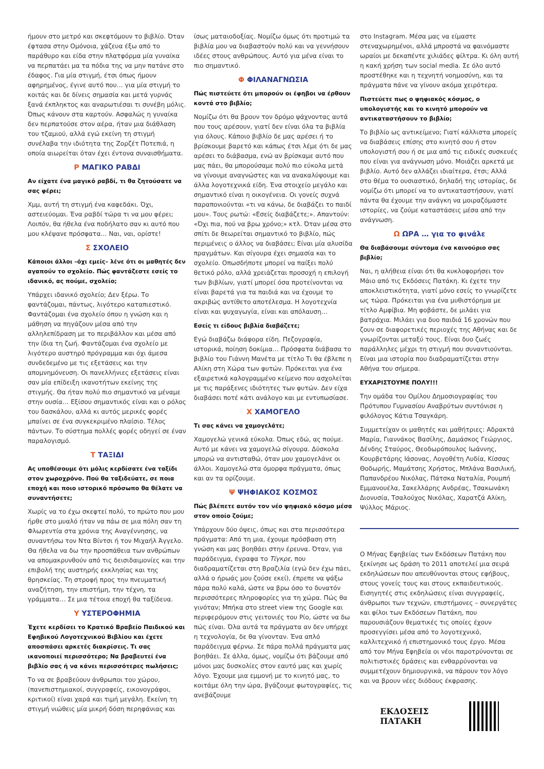ήμουν στο μετρό και σκεφτόμουν το βιβλίο. Όταν έφτασα στην Ομόνοια, χάζευα έξω από το παράθυρο και είδα στην πλατφόρμα μία γυναίκα να περπατάει μα τα πόδια της να μην πατάνε στο έδαφος. Για μία στιγμή, έτσι όπως ήμουν αφηρημένος, έγινε αυτό που… για μία στιγμή το κοιτάς και δε δίνεις σημασία και μετά γυρνάς ξανά έκπληκτος και αναρωτιέσαι τι συνέβη μόλις. Όπως κάνουν στα καρτούν. Ασφαλώς η γυναίκα δεν περπατούσε στον αέρα, ήταν μια διάθλαση του τζαμιού, αλλά εγώ εκείνη τη στιγμή συνέλαβα την ιδιότητα της Ζορζέτ Ποτεπιά, η οποία αιωρείται όταν έχει έντονα συναισθήματα.
Ρ ΜΑΓΙΚΟ ΡΑΒΔΙ
Αν είχατε ένα μαγικό ραβδί, τι θα ζητούσατε να σας φέρει;
Χμμ, αυτή τη στιγμή ένα καφεδάκι. Όχι, αστειεύομαι. Ένα ραβδί τώρα τι να μου φέρει; Λοιπόν, θα ήθελα ένα ποδήλατο σαν κι αυτό που μου κλέψανε πρόσφατα… Ναι, ναι, ορίστε!
Σ ΣΧΟΛΕΙΟ
Κάποιοι άλλοι –όχι εμείς– λένε ότι οι μαθητές δεν αγαπούν το σχολείο. Πώς φαντάζεστε εσείς το ιδανικό, ας πούμε, σχολείο;
Υπάρχει ιδανικό σχολείο; Δεν ξέρω. Το φαντάζομαι, πάντως, λιγότερο καταπιεστικό. Φαντάζομαι ένα σχολείο όπου η γνώση και η μάθηση να πηγάζουν μέσα από την αλληλεπίδραση με το περιβάλλον και μέσα από την ίδια τη ζωή. Φαντάζομαι ένα σχολείο με λιγότερο αυστηρό πρόγραμμα και όχι άμεσα συνδεδεμένο με τις εξετάσεις και την απομνημόνευση. Οι πανελλήνιες εξετάσεις είναι σαν μία επίδειξη ικανοτήτων εκείνης της στιγμής. Θα ήταν πολύ πιο σημαντικό να μέναμε στην ουσία… Εξίσου σημαντικός είναι και ο ρόλος του δασκάλου, αλλά κι αυτός μερικές φορές μπαίνει σε ένα συγκεκριμένο πλαίσιο. Τέλος πάντων. Το σύστημα πολλές φορές οδηγεί σε έναν παραλογισμό.
Τ ΤΑΞΙΔΙ
Ας υποθέσουμε ότι μόλις κερδίσατε ένα ταξίδι στον χωροχρόνο. Πού θα ταξιδεύατε, σε ποια εποχή και ποιο ιστορικό πρόσωπο θα θέλατε να συναντήσετε;
Χωρίς να το έχω σκεφτεί πολύ, το πρώτο που μου ήρθε στο μυαλό ήταν να πάω σε μια πόλη σαν τη Φλωρεντία στα χρόνια της Αναγέννησης, να συναντήσω τον Ντα Βίντσι ή τον Μιχαήλ Άγγελο. Θα ήθελα να δω την προσπάθεια των ανθρώπων να απομακρυνθούν από τις δεισιδαιμονίες και την επιβολή της αυστηρής εκκλησίας και της θρησκείας. Τη στροφή προς την πνευματική αναζήτηση, την επιστήμη, την τέχνη, τα γράμματα… Σε μια τέτοια εποχή θα ταξίδευα.
Υ ΥΣΤΕΡΟΦΗΜΙΑ
Έχετε κερδίσει το Κρατικό Βραβείο Παιδικού και Εφηβικού Λογοτεχνικού Βιβλίου και έχετε αποσπάσει αρκετές διακρίσεις. Τι σας ικανοποιεί περισσότερο; Να βραβευτεί ένα βιβλίο σας ή να κάνει περισσότερες πωλήσεις;
Το να σε βραβεύουν άνθρωποι του χώρου, (πανεπιστημιακοί, συγγραφείς, εικονογράφοι, κριτικοί) είναι χαρά και τιμή μεγάλη. Εκείνη τη στιγμή νιώθεις μία μικρή δόση περηφάνιας και
ίσως ματαιοδοξίας. Νομίζω όμως ότι προτιμώ τα βιβλία μου να διαβαστούν πολύ και να γεννήσουν ιδέες στους ανθρώπους. Αυτό για μένα είναι το πιο σημαντικό.
Φ ΦΙΛΑΝΑΓΝΩΣΙΑ
Πώς πιστεύετε ότι μπορούν οι έφηβοι να έρθουν κοντά στο βιβλίο;
Νομίζω ότι θα βρουν τον δρόμο ψάχνοντας αυτά που τους αρέσουν, γιατί δεν είναι όλα τα βιβλία για όλους. Κάποιο βιβλίο δε μας αρέσει ή το βρίσκουμε βαρετό και κάπως έτσι λέμε ότι δε μας αρέσει το διάβασμα, ενώ αν βρίσκαμε αυτό που μας πάει, θα μπορούσαμε πολύ πιο εύκολα μετά να γίνουμε αναγνώστες και να ανακαλύψουμε και άλλα λογοτεχνικά είδη. Ένα στοιχείο μεγάλο και σημαντικό είναι η οικογένεια. Οι γονείς συχνά παραπονιούνται «τι να κάνω, δε διαβάζει το παιδί μου». Τους ρωτώ: «Εσείς διαβάζετε;». Απαντούν: «Όχι πια, πού να βρω χρόνο;» κτλ. Όταν μέσα στο σπίτι δε θεωρείται σημαντικό το βιβλίο, πώς περιμένεις ο άλλος να διαβάσει; Είναι μία αλυσίδα πραγμάτων. Και σίγουρα έχει σημασία και το σχολείο. Οπωσδήποτε μπορεί να παίξει πολύ θετικό ρόλο, αλλά χρειάζεται προσοχή η επιλογή των βιβλίων, γιατί μπορεί όσα προτείνονται να είναι βαρετά για τα παιδιά και να έχουμε το ακριβώς αντίθετο αποτέλεσμα. Η λογοτεχνία είναι και ψυχαγωγία, είναι και απόλαυση…
Εσείς τι είδους βιβλία διαβάζετε;
Εγώ διαβάζω διάφορα είδη. Πεζογραφία, ιστορικά, ποίηση δοκίμια… Πρόσφατα διάβασα το βιβλίο του Γιάννη Μανέτα με τίτλο Τι θα έβλεπε η Αλίκη στη Χώρα των φυτών. Πρόκειται για ένα εξαιρετικά καλογραμμένο κείμενο που ασχολείται με τις παράξενες ιδιότητες των φυτών. Δεν είχα διαβάσει ποτέ κάτι ανάλογο και με εντυπωσίασε.
Χ ΧΑΜΟΓΕΛΟ
Τι σας κάνει να χαμογελάτε;
Χαμογελώ γενικά εύκολα. Όπως εδώ, ας πούμε. Αυτό με κάνει να χαμογελώ σίγουρα. Δύσκολα μπορώ να αντισταθώ, όταν μου χαμογελάνε οι άλλοι. Χαμογελώ στα όμορφα πράγματα, όπως και αν τα ορίζουμε.
Ψ ΨΗΦΙΑΚΟΣ ΚΟΣΜΟΣ
Πώς βλέπετε αυτόν τον νέο ψηφιακό κόσμο μέσα στον οποίο ζούμε;
Υπάρχουν δύο όψεις, όπως και στα περισσότερα πράγματα: Από τη μια, έχουμε πρόσβαση στη γνώση και μας βοηθάει στην έρευνα. Όταν, για παράδειγμα, έγραφα το Τίγκρε, που διαδραματίζεται στη Βραζιλία (εγώ δεν έχω πάει, αλλά ο ήρωάς μου ζούσε εκεί), έπρεπε να ψάξω πάρα πολύ καλά, ώστε να βρω όσο το δυνατόν περισσότερες πληροφορίες για τη χώρα. Πώς θα γινόταν; Μπήκα στο street view της Google και περιφερόμουν στις γειτονιές του Ρίο, ώστε να δω πώς είναι. Όλα αυτά τα πράγματα αν δεν υπήρχε η τεχνολογία, δε θα γίνονταν. Ένα απλό παράδειγμα φέρνω. Σε πάρα πολλά πράγματα μας βοηθάει. Σε άλλα, όμως, νομίζω ότι βάζουμε από μόνοι μας δυσκολίες στον εαυτό μας και χωρίς λόγο. Έχουμε μια εμμονή με το κινητό μας, το κοιτάμε όλη την ώρα, βγάζουμε φωτογραφίες, τις ανεβάζουμε
στο Instagram. Μέσα μας να είμαστε στεναχωρημένοι, αλλά μπροστά να φαινόμαστε ωραίοι με δεκαπέντε χιλιάδες φίλτρα. Κι όλη αυτή η κακή χρήση των social media. Σε όλο αυτό προστέθηκε και η τεχνητή νοημοσύνη, και τα πράγματα πάνε να γίνουν ακόμα χειρότερα.
Πιστεύετε πως ο ψηφιακός κόσμος, ο υπολογιστής και το κινητό μπορούν να αντικαταστήσουν το βιβλίο;
Το βιβλίο ως αντικείμενο; Γιατί κάλλιστα μπορείς να διαβάσεις επίσης στο κινητό σου ή στον υπολογιστή σου ή σε μια από τις ειδικές συσκευές που είναι για ανάγνωση μόνο. Μοιάζει αρκετά με βιβλίο. Αυτό δεν αλλάζει ιδιαίτερα, έτσι; Αλλά στο θέμα το ουσιαστικό, δηλαδή της ιστορίας, δε νομίζω ότι μπορεί να το αντικαταστήσουν, γιατί πάντα θα έχουμε την ανάγκη να μοιραζόμαστε ιστορίες, να ζούμε καταστάσεις μέσα από την ανάγνωση.
Ω ΩΡΑ … για το φινάλε
Θα διαβάσουμε σύντομα ένα καινούριο σας βιβλίο;
Ναι, η αλήθεια είναι ότι θα κυκλοφορήσει τον Μάιο από τις Εκδόσεις Πατάκη. Κι έχετε την αποκλειστικότητα, γιατί μόνο εσείς το γνωρίζετε ως τώρα. Πρόκειται για ένα μυθιστόρημα με τίτλο Αμφίβια. Μη φοβάστε, δε μιλάει για βατράχια. Μιλάει για δυο παιδιά 16 χρονών που ζουν σε διαφορετικές περιοχές της Αθήνας και δε γνωρίζονται μεταξύ τους. Είναι δυο ζωές παράλληλες μέχρι τη στιγμή που συναντιούνται. Είναι μια ιστορία που διαδραματίζεται στην Αθήνα του σήμερα.
ΕΥΧΑΡΙΣΤΟΥΜΕ ΠΟΛΥ!!!
Την ομάδα του Ομίλου Δημοσιογραφίας του Πρότυπου Γυμνασίου Αναβρύτων συντόνισε η φιλόλογος Κάτια Τσαγκάρη.
Συμμετείχαν οι μαθητές και μαθήτριες: Αδρακτά Μαρία, Γιαννάκος Βασίλης, Δαμάσκος Γεώργιος, Δένδης Σταύρος, Θεοδωρόπουλος Ιωάννης, Κουρβετάρης Ιάσονας, Λογοθέτη Λυδία, Κίσσας Θοδωρής, Μαμάτσης Χρήστος, Μπλάνα Βασιλική, Παπανδρέου Νικόλας, Πάτσκα Ναταλία, Ρουμπή Εμμανουέλα, Σακελλάρης Ανδρέας, Τσακωνάκη Διονυσία, Τσαλούχος Νικόλας, Χαρατζά Αλίκη, Ψύλλος Μάριος.
Ο Μήνας Εφηβείας των Εκδόσεων Πατάκη που ξεκίνησε ως δράση το 2011 αποτελεί μια σειρά εκδηλώσεων που απευθύνονται στους εφήβους, στους γονείς τους και στους εκπαιδευτικούς. Εισηγητές στις εκδηλώσεις είναι συγγραφείς, άνθρωποι των τεχνών, επιστήμονες – συνεργάτες και φίλοι των Εκδόσεων Πατάκη, που παρουσιάζουν θεματικές τις οποίες έχουν προσεγγίσει μέσα από το λογοτεχνικό, καλλιτεχνικό ή επιστημονικό τους έργο. Μέσα από τον Μήνα Εφηβεία οι νέοι παροτρύνονται σε πολιτιστικές δράσεις και ενθαρρύνονται να συμμετέχουν δημιουργικά, να πάρουν τον λόγο και να βρουν νέες διόδους έκφρασης.
ΕΚΔΟΣΕΙΣ
ΠΑΤΑΚΗ